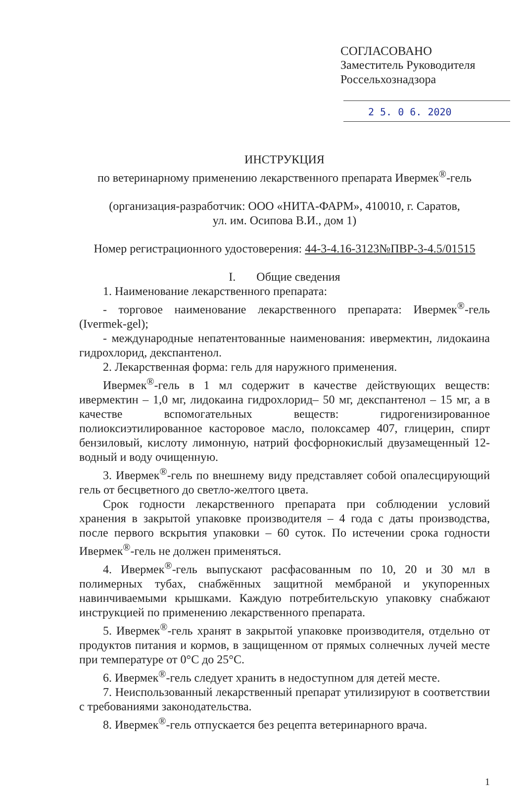СОГЛАСОВАНО
Заместитель Руководителя
Россельхознадзора
2 5. 0 6. 2020
ИНСТРУКЦИЯ
по ветеринарному применению лекарственного препарата Ивермек<sup>®</sup>-гель
(организация-разработчик: ООО «НИТА-ФАРМ», 410010, г. Саратов,
ул. им. Осипова В.И., дом 1)
Номер регистрационного удостоверения: 44-3-4.16-3123№ПВР-3-4.5/01515
I. Общие сведения
1. Наименование лекарственного препарата:
- торговое наименование лекарственного препарата: Ивермек<sup>®</sup>-гель (Ivermek-gel);
- международные непатентованные наименования: ивермектин, лидокаина гидрохлорид, декспантенол.
2. Лекарственная форма: гель для наружного применения.
Ивермек<sup>®</sup>-гель в 1 мл содержит в качестве действующих веществ: ивермектин – 1,0 мг, лидокаина гидрохлорид– 50 мг, декспантенол – 15 мг, а в качестве вспомогательных веществ: гидрогенизированное полиоксиэтилированное касторовое масло, полоксамер 407, глицерин, спирт бензиловый, кислоту лимонную, натрий фосфорнокислый двузамещенный 12-водный и воду очищенную.
3. Ивермек<sup>®</sup>-гель по внешнему виду представляет собой опалесцирующий гель от бесцветного до светло-желтого цвета.
Срок годности лекарственного препарата при соблюдении условий хранения в закрытой упаковке производителя – 4 года с даты производства, после первого вскрытия упаковки – 60 суток. По истечении срока годности Ивермек<sup>®</sup>-гель не должен применяться.
4. Ивермек<sup>®</sup>-гель выпускают расфасованным по 10, 20 и 30 мл в полимерных тубах, снабжённых защитной мембраной и укупоренных навинчиваемыми крышками. Каждую потребительскую упаковку снабжают инструкцией по применению лекарственного препарата.
5. Ивермек<sup>®</sup>-гель хранят в закрытой упаковке производителя, отдельно от продуктов питания и кормов, в защищенном от прямых солнечных лучей месте при температуре от 0°С до 25°С.
6. Ивермек<sup>®</sup>-гель следует хранить в недоступном для детей месте.
7. Неиспользованный лекарственный препарат утилизируют в соответствии с требованиями законодательства.
8. Ивермек<sup>®</sup>-гель отпускается без рецепта ветеринарного врача.
1